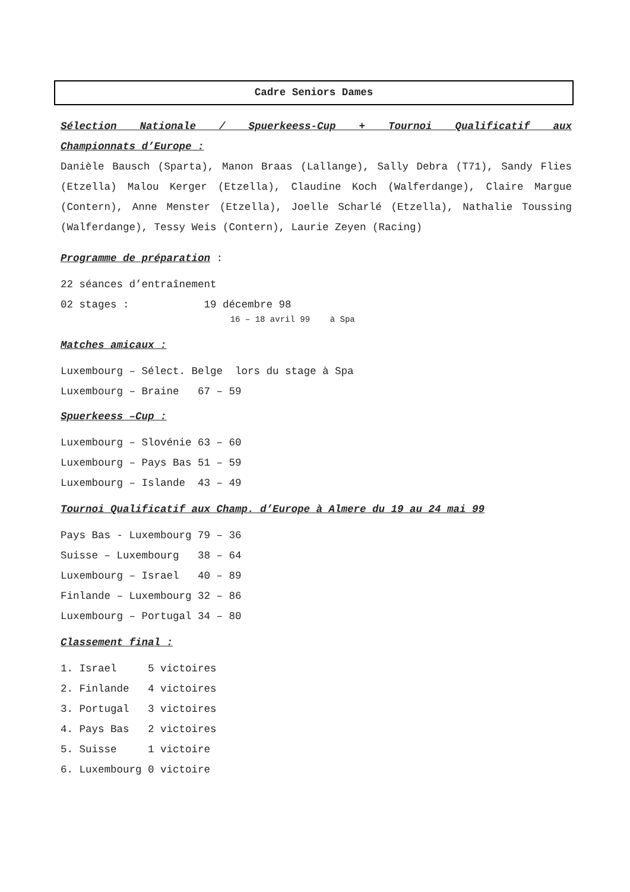Cadre Seniors Dames
Sélection Nationale / Spuerkeess-Cup + Tournoi Qualificatif aux
Championnats d’Europe :
Danièle Bausch (Sparta), Manon Braas (Lallange), Sally Debra (T71), Sandy Flies (Etzella) Malou Kerger (Etzella), Claudine Koch (Walferdange), Claire Margue (Contern), Anne Menster (Etzella), Joelle Scharlé (Etzella), Nathalie Toussing (Walferdange), Tessy Weis (Contern), Laurie Zeyen (Racing)
Programme de préparation :
22 séances d’entraînement
02 stages :            19 décembre 98
                                  16 – 18 avril 99    à Spa
Matches amicaux :
Luxembourg – Sélect. Belge  lors du stage à Spa
Luxembourg – Braine   67 – 59
Spuerkeess –Cup :
Luxembourg – Slovénie 63 – 60
Luxembourg – Pays Bas 51 – 59
Luxembourg – Islande  43 – 49
Tournoi Qualificatif aux Champ. d’Europe à Almere du 19 au 24 mai 99
Pays Bas - Luxembourg 79 – 36
Suisse – Luxembourg   38 – 64
Luxembourg – Israel   40 – 89
Finlande – Luxembourg 32 – 86
Luxembourg – Portugal 34 – 80
Classement final :
1. Israel     5 victoires
2. Finlande   4 victoires
3. Portugal   3 victoires
4. Pays Bas   2 victoires
5. Suisse     1 victoire
6. Luxembourg 0 victoire